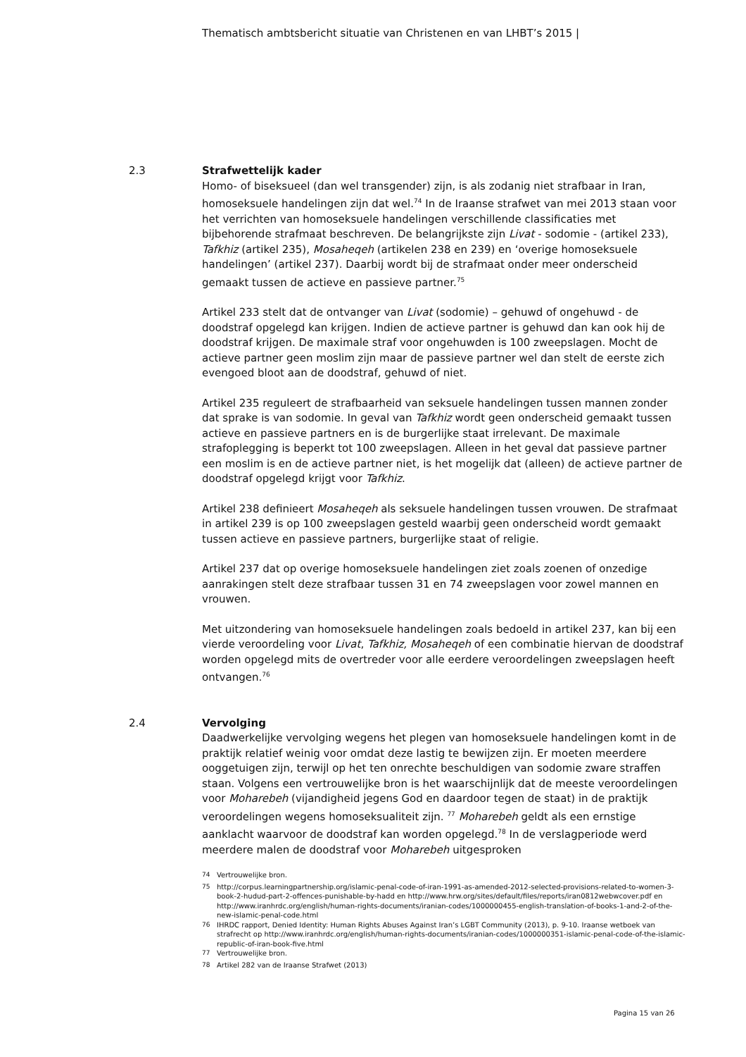Thematisch ambtsbericht situatie van Christenen en van LHBT’s 2015 |
2.3 Strafwettelijk kader
Homo- of biseksueel (dan wel transgender) zijn, is als zodanig niet strafbaar in Iran, homoseksuele handelingen zijn dat wel.<sup>74</sup> In de Iraanse strafwet van mei 2013 staan voor het verrichten van homoseksuele handelingen verschillende classificaties met bijbehorende strafmaat beschreven. De belangrijkste zijn Livat - sodomie - (artikel 233), Tafkhiz (artikel 235), Mosaheqeh (artikelen 238 en 239) en ‘overige homoseksuele handelingen’ (artikel 237). Daarbij wordt bij de strafmaat onder meer onderscheid gemaakt tussen de actieve en passieve partner.<sup>75</sup>
Artikel 233 stelt dat de ontvanger van Livat (sodomie) – gehuwd of ongehuwd - de doodstraf opgelegd kan krijgen. Indien de actieve partner is gehuwd dan kan ook hij de doodstraf krijgen. De maximale straf voor ongehuwden is 100 zweepslagen. Mocht de actieve partner geen moslim zijn maar de passieve partner wel dan stelt de eerste zich evengoed bloot aan de doodstraf, gehuwd of niet.
Artikel 235 reguleert de strafbaarheid van seksuele handelingen tussen mannen zonder dat sprake is van sodomie. In geval van Tafkhiz wordt geen onderscheid gemaakt tussen actieve en passieve partners en is de burgerlijke staat irrelevant. De maximale strafoplegging is beperkt tot 100 zweepslagen. Alleen in het geval dat passieve partner een moslim is en de actieve partner niet, is het mogelijk dat (alleen) de actieve partner de doodstraf opgelegd krijgt voor Tafkhiz.
Artikel 238 definieert Mosaheqeh als seksuele handelingen tussen vrouwen. De strafmaat in artikel 239 is op 100 zweepslagen gesteld waarbij geen onderscheid wordt gemaakt tussen actieve en passieve partners, burgerlijke staat of religie.
Artikel 237 dat op overige homoseksuele handelingen ziet zoals zoenen of onzedige aanrakingen stelt deze strafbaar tussen 31 en 74 zweepslagen voor zowel mannen en vrouwen.
Met uitzondering van homoseksuele handelingen zoals bedoeld in artikel 237, kan bij een vierde veroordeling voor Livat, Tafkhiz, Mosaheqeh of een combinatie hiervan de doodstraf worden opgelegd mits de overtreder voor alle eerdere veroordelingen zweepslagen heeft ontvangen.<sup>76</sup>
2.4 Vervolging
Daadwerkelijke vervolging wegens het plegen van homoseksuele handelingen komt in de praktijk relatief weinig voor omdat deze lastig te bewijzen zijn. Er moeten meerdere ooggetuigen zijn, terwijl op het ten onrechte beschuldigen van sodomie zware straffen staan. Volgens een vertrouwelijke bron is het waarschijnlijk dat de meeste veroordelingen voor Moharebeh (vijandigheid jegens God en daardoor tegen de staat) in de praktijk veroordelingen wegens homoseksualiteit zijn. <sup>77</sup> Moharebeh geldt als een ernstige aanklacht waarvoor de doodstraf kan worden opgelegd.<sup>78</sup> In de verslagperiode werd meerdere malen de doodstraf voor Moharebeh uitgesproken
<sup>74</sup> Vertrouwelijke bron.
<sup>75</sup> http://corpus.learningpartnership.org/islamic-penal-code-of-iran-1991-as-amended-2012-selected-provisions-related-to-women-3-book-2-hudud-part-2-offences-punishable-by-hadd en http://www.hrw.org/sites/default/files/reports/iran0812webwcover.pdf en http://www.iranhrdc.org/english/human-rights-documents/iranian-codes/1000000455-english-translation-of-books-1-and-2-of-the-new-islamic-penal-code.html
<sup>76</sup> IHRDC rapport, Denied Identity: Human Rights Abuses Against Iran’s LGBT Community (2013), p. 9-10. Iraanse wetboek van strafrecht op http://www.iranhrdc.org/english/human-rights-documents/iranian-codes/1000000351-islamic-penal-code-of-the-islamic-republic-of-iran-book-five.html
<sup>77</sup> Vertrouwelijke bron.
<sup>78</sup> Artikel 282 van de Iraanse Strafwet (2013)
Pagina 15 van 26